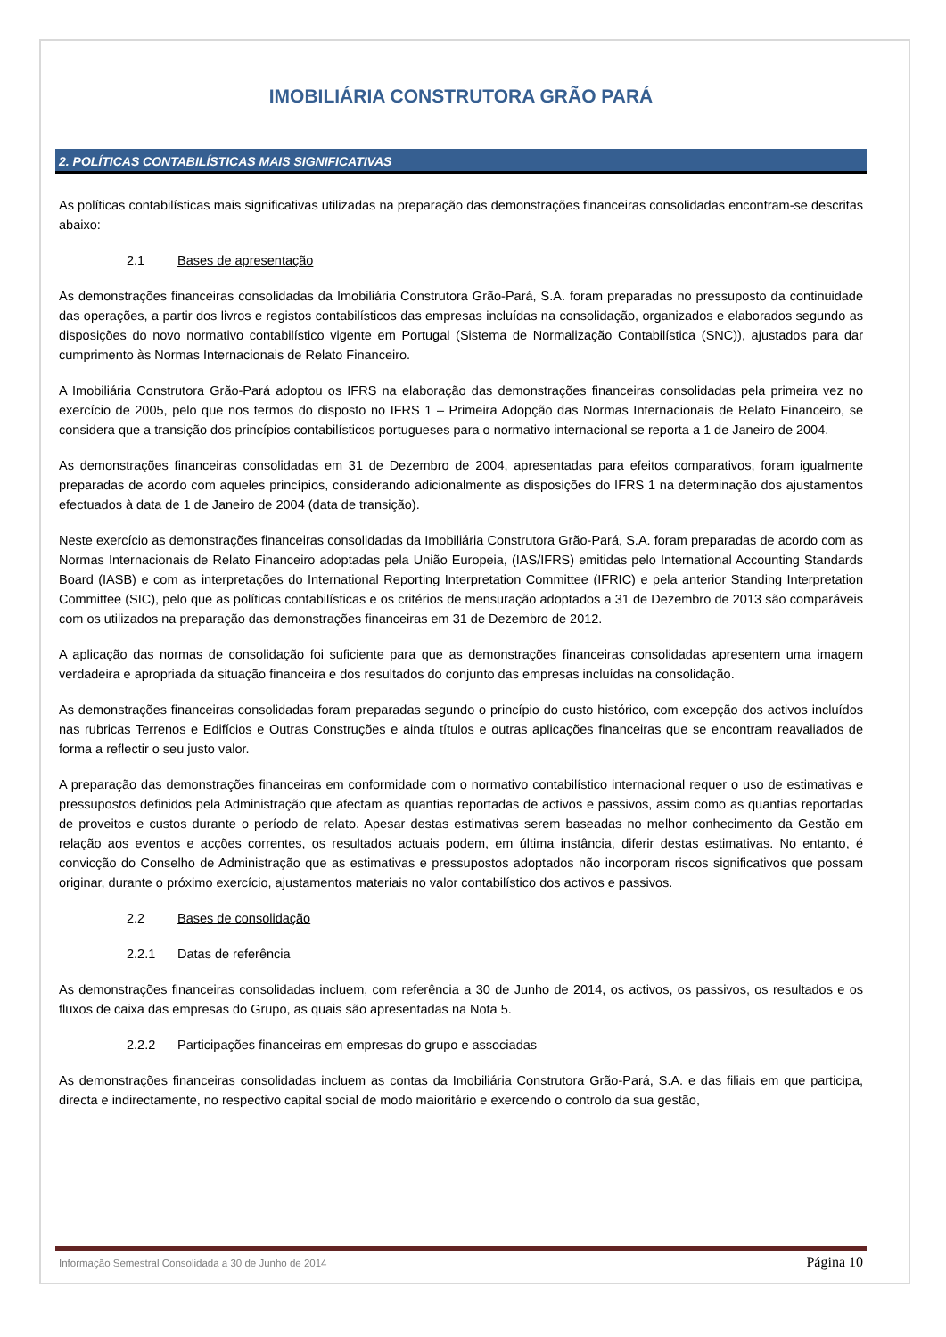IMOBILIÁRIA CONSTRUTORA GRÃO PARÁ
2. POLÍTICAS CONTABILÍSTICAS MAIS SIGNIFICATIVAS
As políticas contabilísticas mais significativas utilizadas na preparação das demonstrações financeiras consolidadas encontram-se descritas abaixo:
2.1 Bases de apresentação
As demonstrações financeiras consolidadas da Imobiliária Construtora Grão-Pará, S.A. foram preparadas no pressuposto da continuidade das operações, a partir dos livros e registos contabilísticos das empresas incluídas na consolidação, organizados e elaborados segundo as disposições do novo normativo contabilístico vigente em Portugal (Sistema de Normalização Contabilística (SNC)), ajustados para dar cumprimento às Normas Internacionais de Relato Financeiro.
A Imobiliária Construtora Grão-Pará adoptou os IFRS na elaboração das demonstrações financeiras consolidadas pela primeira vez no exercício de 2005, pelo que nos termos do disposto no IFRS 1 – Primeira Adopção das Normas Internacionais de Relato Financeiro, se considera que a transição dos princípios contabilísticos portugueses para o normativo internacional se reporta a 1 de Janeiro de 2004.
As demonstrações financeiras consolidadas em 31 de Dezembro de 2004, apresentadas para efeitos comparativos, foram igualmente preparadas de acordo com aqueles princípios, considerando adicionalmente as disposições do IFRS 1 na determinação dos ajustamentos efectuados à data de 1 de Janeiro de 2004 (data de transição).
Neste exercício as demonstrações financeiras consolidadas da Imobiliária Construtora Grão-Pará, S.A. foram preparadas de acordo com as Normas Internacionais de Relato Financeiro adoptadas pela União Europeia, (IAS/IFRS) emitidas pelo International Accounting Standards Board (IASB) e com as interpretações do International Reporting Interpretation Committee (IFRIC) e pela anterior Standing Interpretation Committee (SIC), pelo que as políticas contabilísticas e os critérios de mensuração adoptados a 31 de Dezembro de 2013 são comparáveis com os utilizados na preparação das demonstrações financeiras em 31 de Dezembro de 2012.
A aplicação das normas de consolidação foi suficiente para que as demonstrações financeiras consolidadas apresentem uma imagem verdadeira e apropriada da situação financeira e dos resultados do conjunto das empresas incluídas na consolidação.
As demonstrações financeiras consolidadas foram preparadas segundo o princípio do custo histórico, com excepção dos activos incluídos nas rubricas Terrenos e Edifícios e Outras Construções e ainda títulos e outras aplicações financeiras que se encontram reavaliados de forma a reflectir o seu justo valor.
A preparação das demonstrações financeiras em conformidade com o normativo contabilístico internacional requer o uso de estimativas e pressupostos definidos pela Administração que afectam as quantias reportadas de activos e passivos, assim como as quantias reportadas de proveitos e custos durante o período de relato. Apesar destas estimativas serem baseadas no melhor conhecimento da Gestão em relação aos eventos e acções correntes, os resultados actuais podem, em última instância, diferir destas estimativas. No entanto, é convicção do Conselho de Administração que as estimativas e pressupostos adoptados não incorporam riscos significativos que possam originar, durante o próximo exercício, ajustamentos materiais no valor contabilístico dos activos e passivos.
2.2 Bases de consolidação
2.2.1 Datas de referência
As demonstrações financeiras consolidadas incluem, com referência a 30 de Junho de 2014, os activos, os passivos, os resultados e os fluxos de caixa das empresas do Grupo, as quais são apresentadas na Nota 5.
2.2.2 Participações financeiras em empresas do grupo e associadas
As demonstrações financeiras consolidadas incluem as contas da Imobiliária Construtora Grão-Pará, S.A. e das filiais em que participa, directa e indirectamente, no respectivo capital social de modo maioritário e exercendo o controlo da sua gestão,
Informação Semestral Consolidada a 30 de Junho de 2014 Página 10